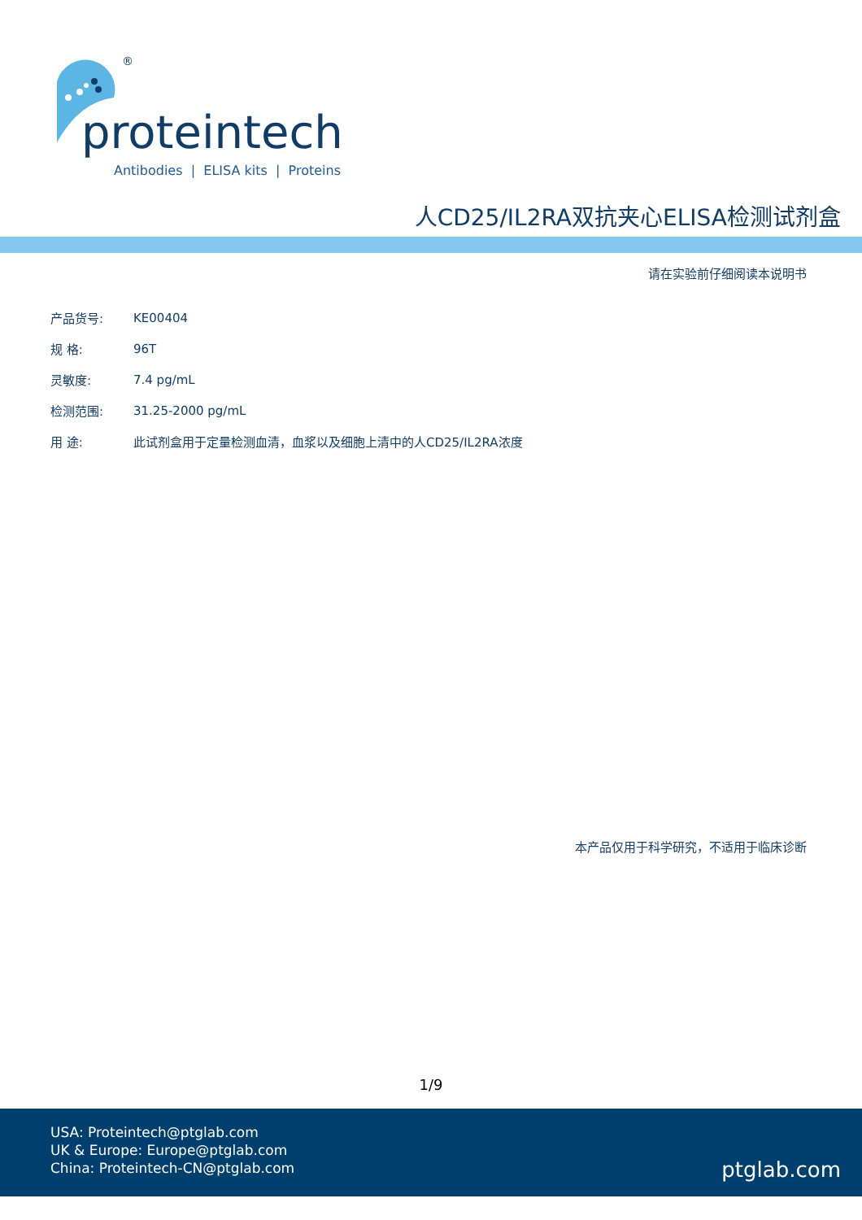®
proteintech
Antibodies | ELISA kits | Proteins
人CD25/IL2RA双抗夹心ELISA检测试剂盒
请在实验前仔细阅读本说明书
| 产品货号: | KE00404 |
| 规 格: | 96T |
| 灵敏度: | 7.4 pg/mL |
| 检测范围: | 31.25-2000 pg/mL |
| 用 途: | 此试剂盒用于定量检测血清，血浆以及细胞上清中的人CD25/IL2RA浓度 |
本产品仅用于科学研究，不适用于临床诊断
1/9
USA: Proteintech@ptglab.com
UK & Europe: Europe@ptglab.com
China: Proteintech-CN@ptglab.com
ptglab.com